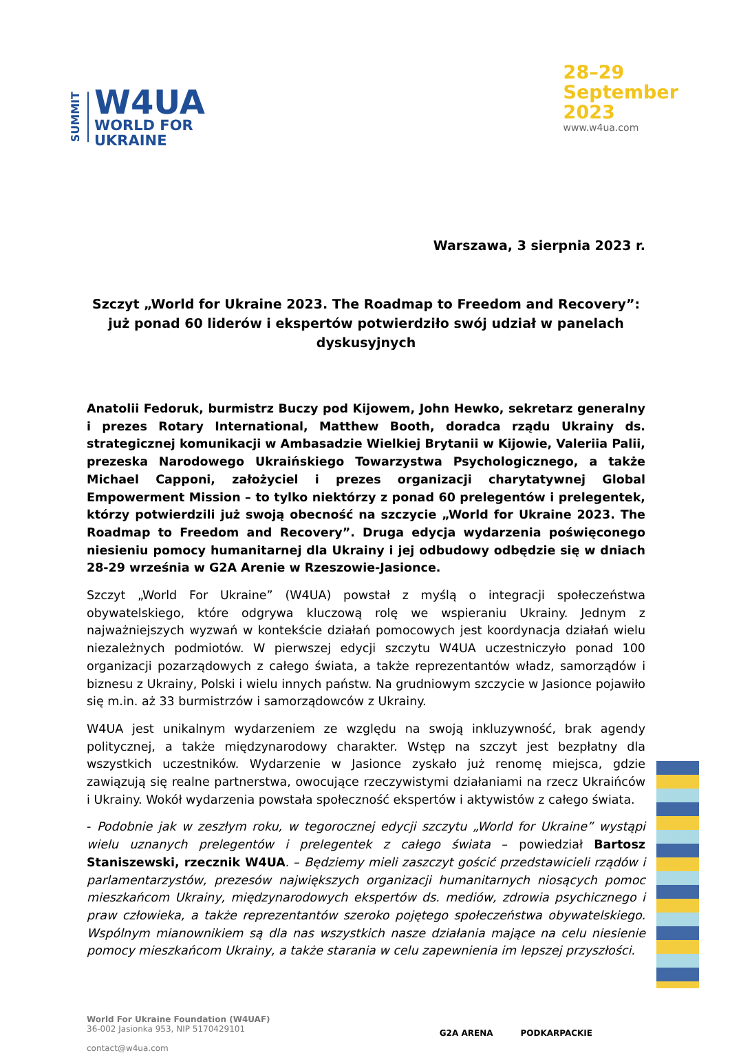SUMMIT
W4UA
WORLD FOR
UKRAINE
28–29
September
2023
www.w4ua.com
Warszawa, 3 sierpnia 2023 r.
Szczyt „World for Ukraine 2023. The Roadmap to Freedom and Recovery”: już ponad 60 liderów i ekspertów potwierdziło swój udział w panelach dyskusyjnych
Anatolii Fedoruk, burmistrz Buczy pod Kijowem, John Hewko, sekretarz generalny i prezes Rotary International, Matthew Booth, doradca rządu Ukrainy ds. strategicznej komunikacji w Ambasadzie Wielkiej Brytanii w Kijowie, Valeriia Palii, prezeska Narodowego Ukraińskiego Towarzystwa Psychologicznego, a także Michael Capponi, założyciel i prezes organizacji charytatywnej Global Empowerment Mission – to tylko niektórzy z ponad 60 prelegentów i prelegentek, którzy potwierdzili już swoją obecność na szczycie „World for Ukraine 2023. The Roadmap to Freedom and Recovery”. Druga edycja wydarzenia poświęconego niesieniu pomocy humanitarnej dla Ukrainy i jej odbudowy odbędzie się w dniach 28-29 września w G2A Arenie w Rzeszowie-Jasionce.
Szczyt „World For Ukraine” (W4UA) powstał z myślą o integracji społeczeństwa obywatelskiego, które odgrywa kluczową rolę we wspieraniu Ukrainy. Jednym z najważniejszych wyzwań w kontekście działań pomocowych jest koordynacja działań wielu niezależnych podmiotów. W pierwszej edycji szczytu W4UA uczestniczyło ponad 100 organizacji pozarządowych z całego świata, a także reprezentantów władz, samorządów i biznesu z Ukrainy, Polski i wielu innych państw. Na grudniowym szczycie w Jasionce pojawiło się m.in. aż 33 burmistrzów i samorządowców z Ukrainy.
W4UA jest unikalnym wydarzeniem ze względu na swoją inkluzywność, brak agendy politycznej, a także międzynarodowy charakter. Wstęp na szczyt jest bezpłatny dla wszystkich uczestników. Wydarzenie w Jasionce zyskało już renomę miejsca, gdzie zawiązują się realne partnerstwa, owocujące rzeczywistymi działaniami na rzecz Ukraińców i Ukrainy. Wokół wydarzenia powstała społeczność ekspertów i aktywistów z całego świata.
- Podobnie jak w zeszłym roku, w tegorocznej edycji szczytu „World for Ukraine” wystąpi wielu uznanych prelegentów i prelegentek z całego świata – powiedział Bartosz Staniszewski, rzecznik W4UA. – Będziemy mieli zaszczyt gościć przedstawicieli rządów i parlamentarzystów, prezesów największych organizacji humanitarnych niosących pomoc mieszkańcom Ukrainy, międzynarodowych ekspertów ds. mediów, zdrowia psychicznego i praw człowieka, a także reprezentantów szeroko pojętego społeczeństwa obywatelskiego. Wspólnym mianownikiem są dla nas wszystkich nasze działania mające na celu niesienie pomocy mieszkańcom Ukrainy, a także starania w celu zapewnienia im lepszej przyszłości.
World For Ukraine Foundation (W4UAF)
36-002 Jasionka 953, NIP 5170429101
contact@w4ua.com
G2A ARENA PODKARPACKIE